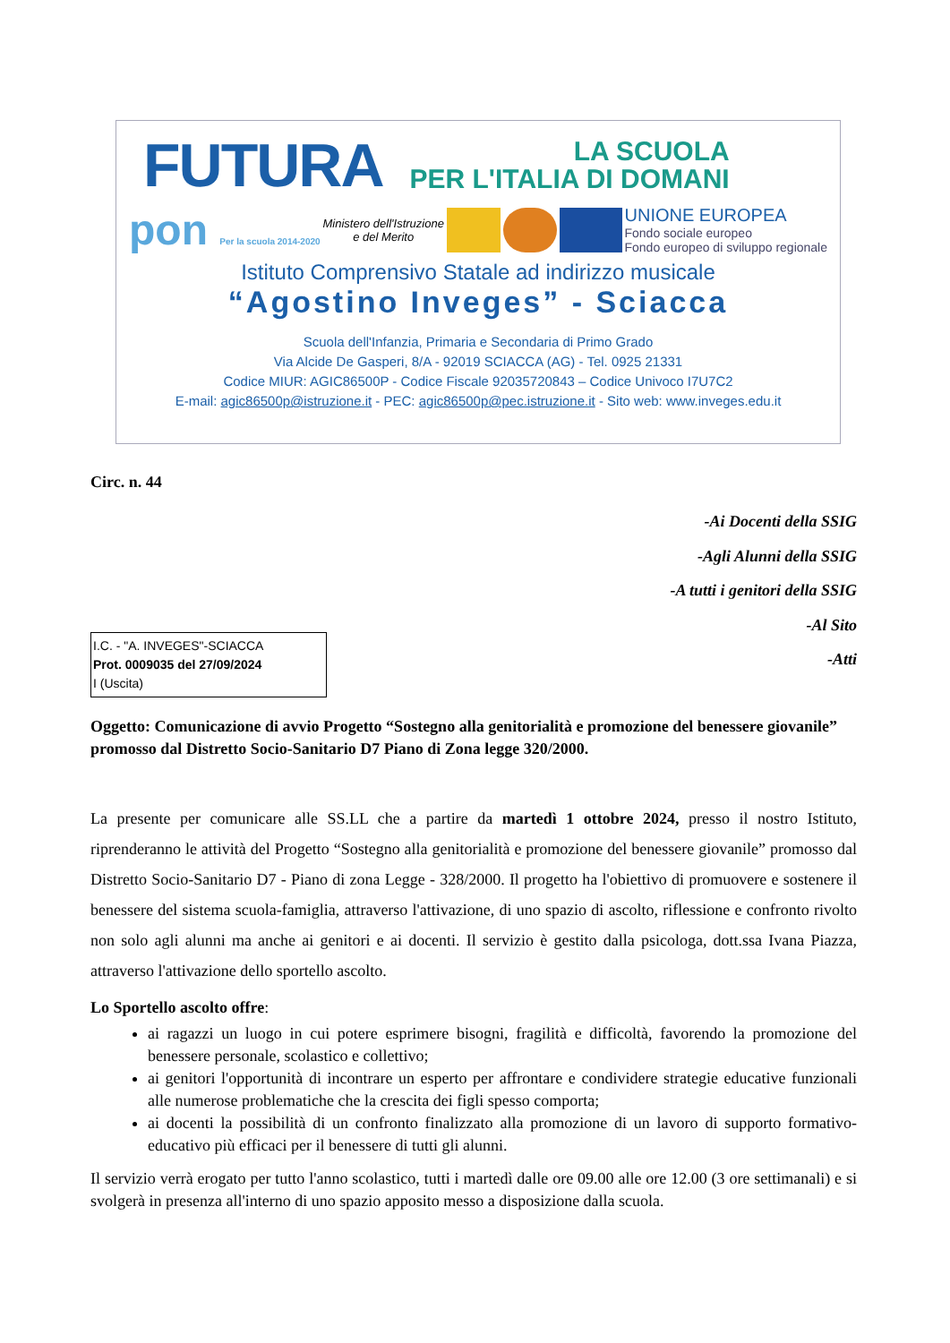FUTURA LA SCUOLA
PER L'ITALIA DI DOMANI
pon Per la scuola 2014-2020 Ministero dell'Istruzione
e del Merito UNIONE EUROPEA
Fondo sociale europeo
Fondo europeo di sviluppo regionale
Istituto Comprensivo Statale ad indirizzo musicale
“Agostino Inveges” - Sciacca
Scuola dell'Infanzia, Primaria e Secondaria di Primo Grado
Via Alcide De Gasperi, 8/A - 92019 SCIACCA (AG) - Tel. 0925 21331
Codice MIUR: AGIC86500P - Codice Fiscale 92035720843 – Codice Univoco I7U7C2
E-mail: agic86500p@istruzione.it - PEC: agic86500p@pec.istruzione.it - Sito web: www.inveges.edu.it
Circ. n. 44
-Ai Docenti della SSIG
-Agli Alunni della SSIG
-A tutti i genitori della SSIG
-Al Sito
-Atti
I.C. - "A. INVEGES"-SCIACCA
Prot. 0009035 del 27/09/2024
I (Uscita)
Oggetto: Comunicazione di avvio Progetto “Sostegno alla genitorialità e promozione del benessere giovanile” promosso dal Distretto Socio-Sanitario D7 Piano di Zona legge 320/2000.
La presente per comunicare alle SS.LL che a partire da martedì 1 ottobre 2024, presso il nostro Istituto, riprenderanno le attività del Progetto “Sostegno alla genitorialità e promozione del benessere giovanile” promosso dal Distretto Socio-Sanitario D7 - Piano di zona Legge - 328/2000. Il progetto ha l'obiettivo di promuovere e sostenere il benessere del sistema scuola-famiglia, attraverso l'attivazione, di uno spazio di ascolto, riflessione e confronto rivolto non solo agli alunni ma anche ai genitori e ai docenti. Il servizio è gestito dalla psicologa, dott.ssa Ivana Piazza, attraverso l'attivazione dello sportello ascolto.
Lo Sportello ascolto offre:
ai ragazzi un luogo in cui potere esprimere bisogni, fragilità e difficoltà, favorendo la promozione del benessere personale, scolastico e collettivo;
ai genitori l'opportunità di incontrare un esperto per affrontare e condividere strategie educative funzionali alle numerose problematiche che la crescita dei figli spesso comporta;
ai docenti la possibilità di un confronto finalizzato alla promozione di un lavoro di supporto formativo-educativo più efficaci per il benessere di tutti gli alunni.
Il servizio verrà erogato per tutto l'anno scolastico, tutti i martedì dalle ore 09.00 alle ore 12.00 (3 ore settimanali) e si svolgerà in presenza all'interno di uno spazio apposito messo a disposizione dalla scuola.